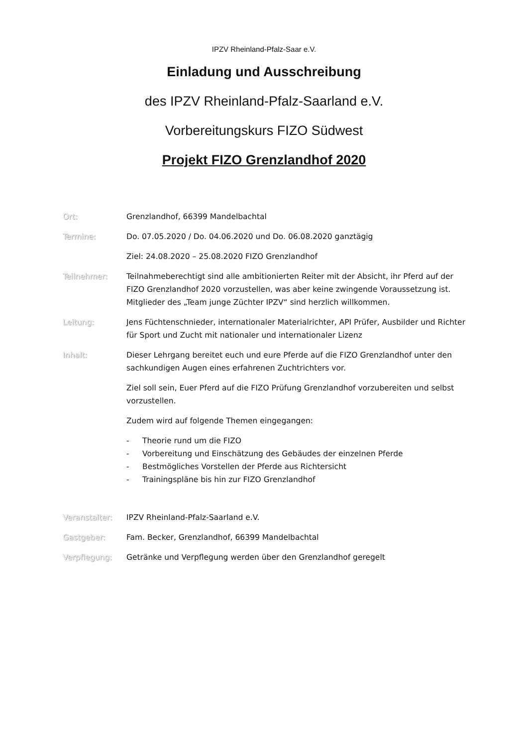IPZV Rheinland-Pfalz-Saar e.V.
Einladung und Ausschreibung
des IPZV Rheinland-Pfalz-Saarland e.V.
Vorbereitungskurs FIZO Südwest
Projekt FIZO Grenzlandhof 2020
Ort: Grenzlandhof, 66399 Mandelbachtal
Termine: Do. 07.05.2020 / Do. 04.06.2020 und Do. 06.08.2020 ganztägig
Ziel: 24.08.2020 – 25.08.2020 FIZO Grenzlandhof
Teilnehmer: Teilnahmeberechtigt sind alle ambitionierten Reiter mit der Absicht, ihr Pferd auf der FIZO Grenzlandhof 2020 vorzustellen, was aber keine zwingende Voraussetzung ist. Mitglieder des „Team junge Züchter IPZV“ sind herzlich willkommen.
Leitung: Jens Füchtenschnieder, internationaler Materialrichter, API Prüfer, Ausbilder und Richter für Sport und Zucht mit nationaler und internationaler Lizenz
Inhalt: Dieser Lehrgang bereitet euch und eure Pferde auf die FIZO Grenzlandhof unter den sachkundigen Augen eines erfahrenen Zuchtrichters vor.
Ziel soll sein, Euer Pferd auf die FIZO Prüfung Grenzlandhof vorzubereiten und selbst vorzustellen.
Zudem wird auf folgende Themen eingegangen:
- Theorie rund um die FIZO
- Vorbereitung und Einschätzung des Gebäudes der einzelnen Pferde
- Bestmögliches Vorstellen der Pferde aus Richtersicht
- Trainingspläne bis hin zur FIZO Grenzlandhof
Veranstalter: IPZV Rheinland-Pfalz-Saarland e.V.
Gastgeber: Fam. Becker, Grenzlandhof, 66399 Mandelbachtal
Verpflegung: Getränke und Verpflegung werden über den Grenzlandhof geregelt